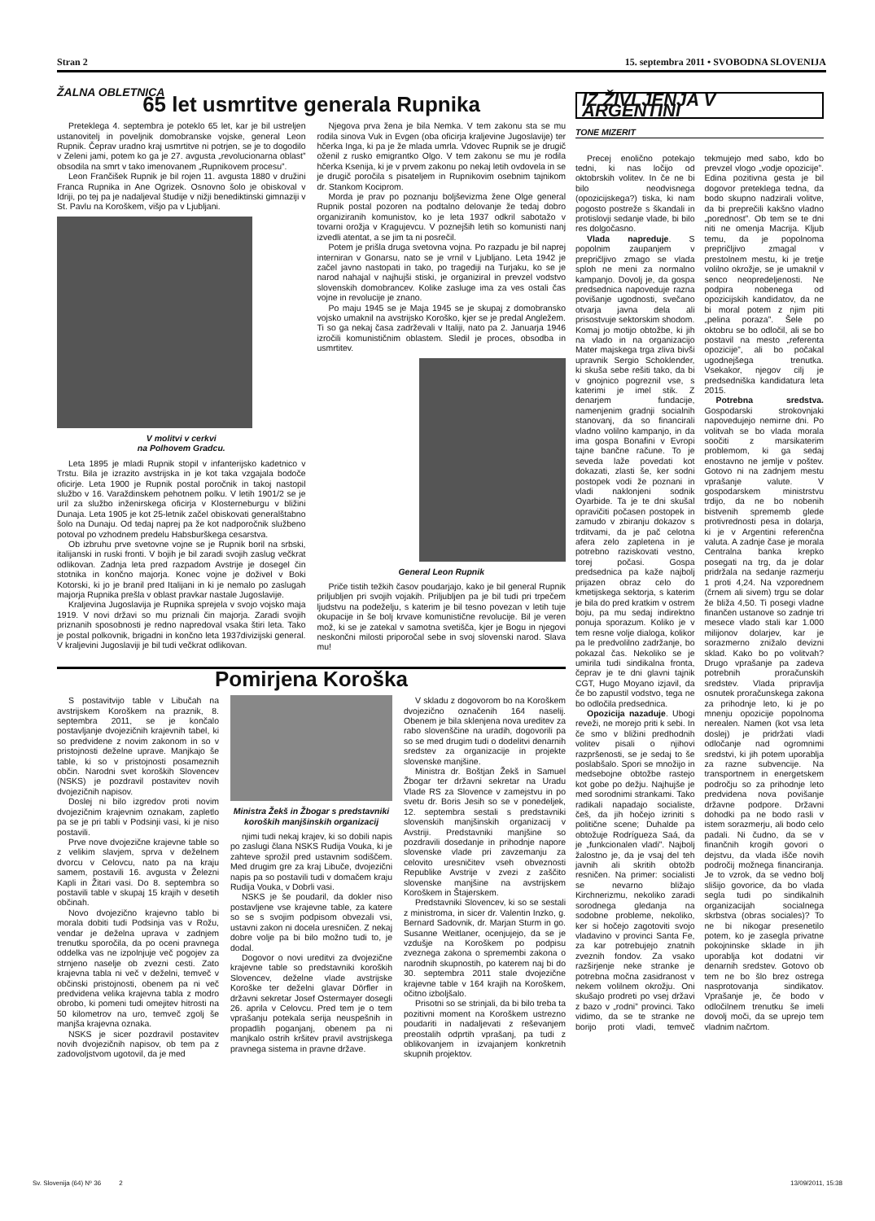Stran 2 15. septembra 2011 • SVOBODNA SLOVENIJA
ŽALNA OBLETNICA
65 let usmrtitve generala Rupnika
Preteklega 4. septembra je poteklo 65 let, kar je bil ustreljen ustanovitelj in poveljnik domobranske vojske, general Leon Rupnik. Čeprav uradno kraj usmrtitve ni potrjen, se je to dogodilo v Zeleni jami, potem ko ga je 27. avgusta „revolucionarna oblast” obsodila na smrt v tako imenovanem „Rupnikovem procesu”.
Leon Frančišek Rupnik je bil rojen 11. avgusta 1880 v družini Franca Rupnika in Ane Ogrizek. Osnovno šolo je obiskoval v Idriji, po tej pa je nadaljeval študije v nižji benediktinski gimnaziji v St. Pavlu na Koroškem, višjo pa v Ljubljani.
V molitvi v cerkvi
na Polhovem Gradcu.
Leta 1895 je mladi Rupnik stopil v infanterijsko kadetnico v Trstu. Bila je izrazito avstrijska in je kot taka vzgajala bodoče oficirje. Leta 1900 je Rupnik postal poročnik in takoj nastopil službo v 16. Varaždinskem pehotnem polku. V letih 1901/2 se je uril za službo inženirskega oficirja v Klosterneburgu v bližini Dunaja. Leta 1905 je kot 25-letnik začel obiskovati generalštabno šolo na Dunaju. Od tedaj naprej pa že kot nadporočnik službeno potoval po vzhodnem predelu Habsburškega cesarstva.
Ob izbruhu prve svetovne vojne se je Rupnik boril na srbski, italijanski in ruski fronti. V bojih je bil zaradi svojih zaslug večkrat odlikovan. Zadnja leta pred razpadom Avstrije je dosegel čin stotnika in končno majorja. Konec vojne je doživel v Boki Kotorski, ki jo je branil pred Italijani in ki je nemalo po zaslugah majorja Rupnika prešla v oblast pravkar nastale Jugoslavije.
Kraljevina Jugoslavija je Rupnika sprejela v svojo vojsko maja 1919. V novi državi so mu priznali čin majorja. Zaradi svojih priznanih sposobnosti je redno napredoval vsaka štiri leta. Tako je postal polkovnik, brigadni in končno leta 1937divizijski general. V kraljevini Jugoslaviji je bil tudi večkrat odlikovan.
Njegova prva žena je bila Nemka. V tem zakonu sta se mu rodila sinova Vuk in Evgen (oba oficirja kraljevine Jugoslavije) ter hčerka Inga, ki pa je že mlada umrla. Vdovec Rupnik se je drugič oženil z rusko emigrantko Olgo. V tem zakonu se mu je rodila hčerka Ksenija, ki je v prvem zakonu po nekaj letih ovdovela in se je drugič poročila s pisateljem in Rupnikovim osebnim tajnikom dr. Stankom Kociprom.
Morda je prav po poznanju boljševizma žene Olge general Rupnik postal pozoren na podtalno delovanje že tedaj dobro organiziranih komunistov, ko je leta 1937 odkril sabotažo v tovarni orožja v Kragujevcu. V poznejših letih so komunisti nanj izvedli atentat, a se jim ta ni posrečil.
Potem je prišla druga svetovna vojna. Po razpadu je bil naprej interniran v Gonarsu, nato se je vrnil v Ljubljano. Leta 1942 je začel javno nastopati in tako, po tragediji na Turjaku, ko se je narod nahajal v najhujši stiski, je organiziral in prevzel vodstvo slovenskih domobrancev. Kolike zasluge ima za ves ostali čas vojne in revolucije je znano.
Po maju 1945 se je Maja 1945 se je skupaj z domobransko vojsko umaknil na avstrijsko Koroško, kjer se je predal Angležem. Ti so ga nekaj časa zadrževali v Italiji, nato pa 2. Januarja 1946 izročili komunističnim oblastem. Sledil je proces, obsodba in usmrtitev.
General Leon Rupnik
Priče tistih težkih časov poudarjajo, kako je bil general Rupnik priljubljen pri svojih vojakih. Priljubljen pa je bil tudi pri trpečem ljudstvu na podeželju, s katerim je bil tesno povezan v letih tuje okupacije in še bolj krvave komunistične revolucije. Bil je veren mož, ki se je zatekal v samotna svetišča, kjer je Bogu in njegovi neskončni milosti priporočal sebe in svoj slovenski narod. Slava mu!
Pomirjena Koroška
S postavitvijo table v Libučah na avstrijskem Koroškem na praznik, 8. septembra 2011, se je končalo postavljanje dvojezičnih krajevnih tabel, ki so predvidene z novim zakonom in so v pristojnosti deželne uprave. Manjkajo še table, ki so v pristojnosti posameznih občin. Narodni svet koroških Slovencev (NSKS) je pozdravil postavitev novih dvojezičnih napisov.
Doslej ni bilo izgredov proti novim dvojezičnim krajevnim oznakam, zapletlo pa se je pri tabli v Podsinji vasi, ki je niso postavili.
Prve nove dvojezične krajevne table so z velikim slavjem, sprva v deželnem dvorcu v Celovcu, nato pa na kraju samem, postavili 16. avgusta v Železni Kapli in Žitari vasi. Do 8. septembra so postavili table v skupaj 15 krajih v desetih občinah.
Novo dvojezično krajevno tablo bi morala dobiti tudi Podsinja vas v Rožu, vendar je deželna uprava v zadnjem trenutku sporočila, da po oceni pravnega oddelka vas ne izpolnjuje več pogojev za strnjeno naselje ob zvezni cesti. Zato krajevna tabla ni več v deželni, temveč v občinski pristojnosti, obenem pa ni več predvidena velika krajevna tabla z modro obrobo, ki pomeni tudi omejitev hitrosti na 50 kilometrov na uro, temveč zgolj še manjša krajevna oznaka.
NSKS je sicer pozdravil postavitev novih dvojezičnih napisov, ob tem pa z zadovoljstvom ugotovil, da je med
Ministra Žekš in Žbogar s predstavniki koroških manjšinskih organizacij
njimi tudi nekaj krajev, ki so dobili napis po zaslugi člana NSKS Rudija Vouka, ki je zahteve sprožil pred ustavnim sodiščem. Med drugim gre za kraj Libuče, dvojezični napis pa so postavili tudi v domačem kraju Rudija Vouka, v Dobrli vasi.
NSKS je še poudaril, da dokler niso postavljene vse krajevne table, za katere so se s svojim podpisom obvezali vsi, ustavni zakon ni docela uresničen. Z nekaj dobre volje pa bi bilo možno tudi to, je dodal.
Dogovor o novi ureditvi za dvojezične krajevne table so predstavniki koroških Slovencev, deželne vlade avstrijske Koroške ter deželni glavar Dörfler in državni sekretar Josef Ostermayer dosegli 26. aprila v Celovcu. Pred tem je o tem vprašanju potekala serija neuspešnih in propadlih poganjanj, obenem pa ni manjkalo ostrih kršitev pravil avstrijskega pravnega sistema in pravne države.
V skladu z dogovorom bo na Koroškem dvojezično označenih 164 naselij. Obenem je bila sklenjena nova ureditev za rabo slovenščine na uradih, dogovorili pa so se med drugim tudi o dodelitvi denarnih sredstev za organizacije in projekte slovenske manjšine.
Ministra dr. Boštjan Žekš in Samuel Žbogar ter državni sekretar na Uradu Vlade RS za Slovence v zamejstvu in po svetu dr. Boris Jesih so se v ponedeljek, 12. septembra sestali s predstavniki slovenskih manjšinskih organizacij v Avstriji. Predstavniki manjšine so pozdravili dosedanje in prihodnje napore slovenske vlade pri zavzemanju za celovito uresničitev vseh obveznosti Republike Avstrije v zvezi z zaščito slovenske manjšine na avstrijskem Koroškem in Štajerskem.
Predstavniki Slovencev, ki so se sestali z ministroma, in sicer dr. Valentin Inzko, g. Bernard Sadovnik, dr. Marjan Sturm in go. Susanne Weitlaner, ocenjujejo, da se je vzdušje na Koroškem po podpisu zveznega zakona o spremembi zakona o narodnih skupnostih, po katerem naj bi do 30. septembra 2011 stale dvojezične krajevne table v 164 krajih na Koroškem, očitno izboljšalo.
Prisotni so se strinjali, da bi bilo treba ta pozitivni moment na Koroškem ustrezno poudariti in nadaljevati z reševanjem preostalih odprtih vprašanj, pa tudi z oblikovanjem in izvajanjem konkretnih skupnih projektov.
IZ ŽIVLJENJA V ARGENTINI
TONE MIZERIT
Precej enolično potekajo tedni, ki nas ločijo od oktobrskih volitev. In če ne bi bilo neodvisnega (opozicijskega?) tiska, ki nam pogosto postreže s škandali in protislovji sedanje vlade, bi bilo res dolgočasno.
Vlada napreduje. S popolnim zaupanjem v prepričljivo zmago se vlada sploh ne meni za normalno kampanjo. Dovolj je, da gospa predsednica napoveduje razna povišanje ugodnosti, svečano otvarja javna dela ali prisostvuje sektorskim shodom. Komaj jo motijo obtožbe, ki jih na vlado in na organizacijo Mater majskega trga zliva bivši upravnik Sergio Schoklender, ki skuša sebe rešiti tako, da bi v gnojnico pogreznil vse, s katerimi je imel stik. Z denarjem fundacije, namenjenim gradnji socialnih stanovanj, da so financirali vladno volilno kampanjo, in da ima gospa Bonafini v Evropi tajne bančne račune. To je seveda laže povedati kot dokazati, zlasti še, ker sodni postopek vodi že poznani in vladi naklonjeni sodnik Oyarbide. Ta je te dni skušal opravičiti počasen postopek in zamudo v zbiranju dokazov s trditvami, da je pač celotna afera zelo zapletena in je potrebno raziskovati vestno, torej počasi. Gospa predsednica pa kaže najbolj prijazen obraz celo do kmetijskega sektorja, s katerim je bila do pred kratkim v ostrem boju, pa mu sedaj indirektno ponuja sporazum. Koliko je v tem resne volje dialoga, kolikor pa le predvolilno zadržanje, bo pokazal čas. Nekoliko se je umirila tudi sindikalna fronta, čeprav je te dni glavni tajnik CGT, Hugo Moyano izjavil, da če bo zapustil vodstvo, tega ne bo odločila predsednica.
Opozicija nazaduje. Ubogi reveži, ne morejo priti k sebi. In če smo v bližini predhodnih volitev pisali o njihovi razpršenosti, se je sedaj to še poslabšalo. Spori se množijo in medsebojne obtožbe rastejo kot gobe po dežju. Najhujše je med sorodnimi strankami. Tako radikali napadajo socialiste, češ, da jih hočejo izriniti s politične scene; Duhalde pa obtožuje Rodrígueza Saá, da je „funkcionalen vladi”. Najbolj žalostno je, da je vsaj del teh javnih ali skritih obtožb resničen. Na primer: socialisti se nevarno bližajo Kirchnerizmu, nekoliko zaradi sorodnega gledanja na sodobne probleme, nekoliko, ker si hočejo zagotoviti svojo vladavino v provinci Santa Fe, za kar potrebujejo znatnih zveznih fondov. Za vsako razširjenje neke stranke je potrebna močna zasidranost v nekem volilnem okrožju. Oni skušajo prodreti po vsej državi z bazo v „rodni” provinci. Tako vidimo, da se te stranke ne borijo proti vladi, temveč tekmujejo med sabo, kdo bo prevzel vlogo „vodje opozicije”. Edina pozitivna gesta je bil dogovor preteklega tedna, da bodo skupno nadzirali volitve, da bi preprečili kakšno vladno „porednost”. Ob tem se te dni niti ne omenja Macrija. Kljub temu, da je popolnoma prepričljivo zmagal v prestolnem mestu, ki je tretje volilno okrožje, se je umaknil v senco neopredeljenosti. Ne podpira nobenega od opozicijskih kandidatov, da ne bi moral potem z njim piti „pelina poraza”. Šele po oktobru se bo odločil, ali se bo postavil na mesto „referenta opozicije”, ali bo počakal ugodnejšega trenutka. Vsekakor, njegov cilj je predsedniška kandidatura leta 2015.
Potrebna sredstva. Gospodarski strokovnjaki napovedujejo nemirne dni. Po volitvah se bo vlada morala soočiti z marsikaterim problemom, ki ga sedaj enostavno ne jemlje v poštev. Gotovo ni na zadnjem mestu vprašanje valute. V gospodarskem ministrstvu trdijo, da ne bo nobenih bistvenih sprememb glede protivrednosti pesa in dolarja, ki je v Argentini referenčna valuta. A zadnje čase je morala Centralna banka krepko posegati na trg, da je dolar pridržala na sedanje razmerju 1 proti 4,24. Na vzporednem (črnem ali sivem) trgu se dolar že bliža 4,50. Ti posegi vladne finančen ustanove so zadnje tri mesece vlado stali kar 1.000 milijonov dolarjev, kar je sorazmerno znižalo devizni sklad. Kako bo po volitvah? Drugo vprašanje pa zadeva potrebnih proračunskih sredstev. Vlada pripravlja osnutek proračunskega zakona za prihodnje leto, ki je po mnenju opozicije popolnoma nerealen. Namen (kot vsa leta doslej) je pridržati vladi odločanje nad ogromnimi sredstvi, ki jih potem uporablja za razne subvencije. Na transportnem in energetskem področju so za prihodnje leto predvidena nova povišanje državne podpore. Državni dohodki pa ne bodo rasli v istem sorazmerju, ali bodo celo padali. Ni čudno, da se v finančnih krogih govori o dejstvu, da vlada išče novih področij možnega financiranja. Je to vzrok, da se vedno bolj slišijo govorice, da bo vlada segla tudi po sindikalnih organizacijah socialnega skrbstva (obras sociales)? To ne bi nikogar presenetilo potem, ko je zasegla privatne pokojninske sklade in jih uporablja kot dodatni vir denarnih sredstev. Gotovo ob tem ne bo šlo brez ostrega nasprotovanja sindikatov. Vprašanje je, če bodo v odločilnem trenutku še imeli dovolj moči, da se uprejo tem vladnim načrtom.
Sv. Slovenija (64) Nº 36 2 13/09/2011, 15:38